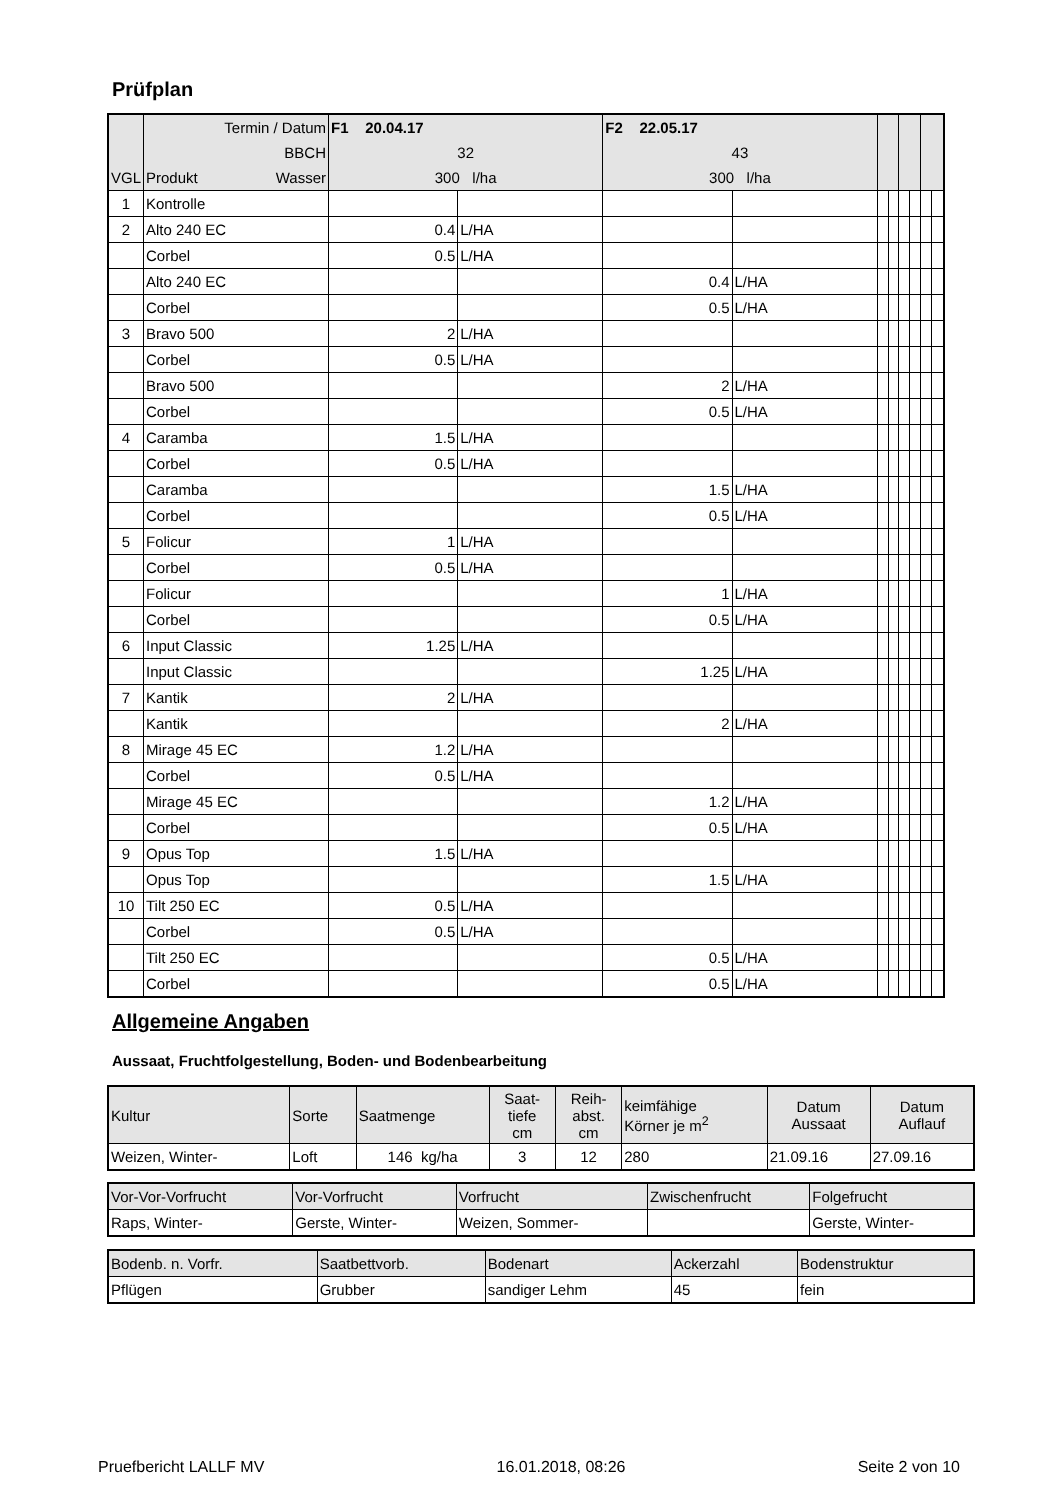Prüfplan
| | Termin / Datum | F1 20.04.17 | | F2 22.05.17 | | | | | | | |
| | BBCH | 32 | | 43 | | | | | | | |
| VGL | Produkt Wasser | 300 l/ha | | 300 l/ha | | | | | | | |
| 1 | Kontrolle | | | | | | | | | | |
| 2 | Alto 240 EC | 0.4 | L/HA | | | | | | | | |
| | Corbel | 0.5 | L/HA | | | | | | | | |
| | Alto 240 EC | | | 0.4 | L/HA | | | | | | |
| | Corbel | | | 0.5 | L/HA | | | | | | |
| 3 | Bravo 500 | 2 | L/HA | | | | | | | | |
| | Corbel | 0.5 | L/HA | | | | | | | | |
| | Bravo 500 | | | 2 | L/HA | | | | | | |
| | Corbel | | | 0.5 | L/HA | | | | | | |
| 4 | Caramba | 1.5 | L/HA | | | | | | | | |
| | Corbel | 0.5 | L/HA | | | | | | | | |
| | Caramba | | | 1.5 | L/HA | | | | | | |
| | Corbel | | | 0.5 | L/HA | | | | | | |
| 5 | Folicur | 1 | L/HA | | | | | | | | |
| | Corbel | 0.5 | L/HA | | | | | | | | |
| | Folicur | | | 1 | L/HA | | | | | | |
| | Corbel | | | 0.5 | L/HA | | | | | | |
| 6 | Input Classic | 1.25 | L/HA | | | | | | | | |
| | Input Classic | | | 1.25 | L/HA | | | | | | |
| 7 | Kantik | 2 | L/HA | | | | | | | | |
| | Kantik | | | 2 | L/HA | | | | | | |
| 8 | Mirage 45 EC | 1.2 | L/HA | | | | | | | | |
| | Corbel | 0.5 | L/HA | | | | | | | | |
| | Mirage 45 EC | | | 1.2 | L/HA | | | | | | |
| | Corbel | | | 0.5 | L/HA | | | | | | |
| 9 | Opus Top | 1.5 | L/HA | | | | | | | | |
| | Opus Top | | | 1.5 | L/HA | | | | | | |
| 10 | Tilt 250 EC | 0.5 | L/HA | | | | | | | | |
| | Corbel | 0.5 | L/HA | | | | | | | | |
| | Tilt 250 EC | | | 0.5 | L/HA | | | | | | |
| | Corbel | | | 0.5 | L/HA | | | | | | |
Allgemeine Angaben
Aussaat, Fruchtfolgestellung, Boden- und Bodenbearbeitung
| Kultur | Sorte | Saatmenge | Saat- tiefe cm | Reih- abst. cm | keimfähige Körner je m<sup>2</sup> | Datum Aussaat | Datum Auflauf |
| Weizen, Winter- | Loft | 146 kg/ha | 3 | 12 | 280 | 21.09.16 | 27.09.16 |
| Vor-Vor-Vorfrucht | Vor-Vorfrucht | Vorfrucht | Zwischenfrucht | Folgefrucht |
| Raps, Winter- | Gerste, Winter- | Weizen, Sommer- | | Gerste, Winter- |
| Bodenb. n. Vorfr. | Saatbettvorb. | Bodenart | Ackerzahl | Bodenstruktur |
| Pflügen | Grubber | sandiger Lehm | 45 | fein |
Pruefbericht LALLF MV 16.01.2018, 08:26 Seite 2 von 10